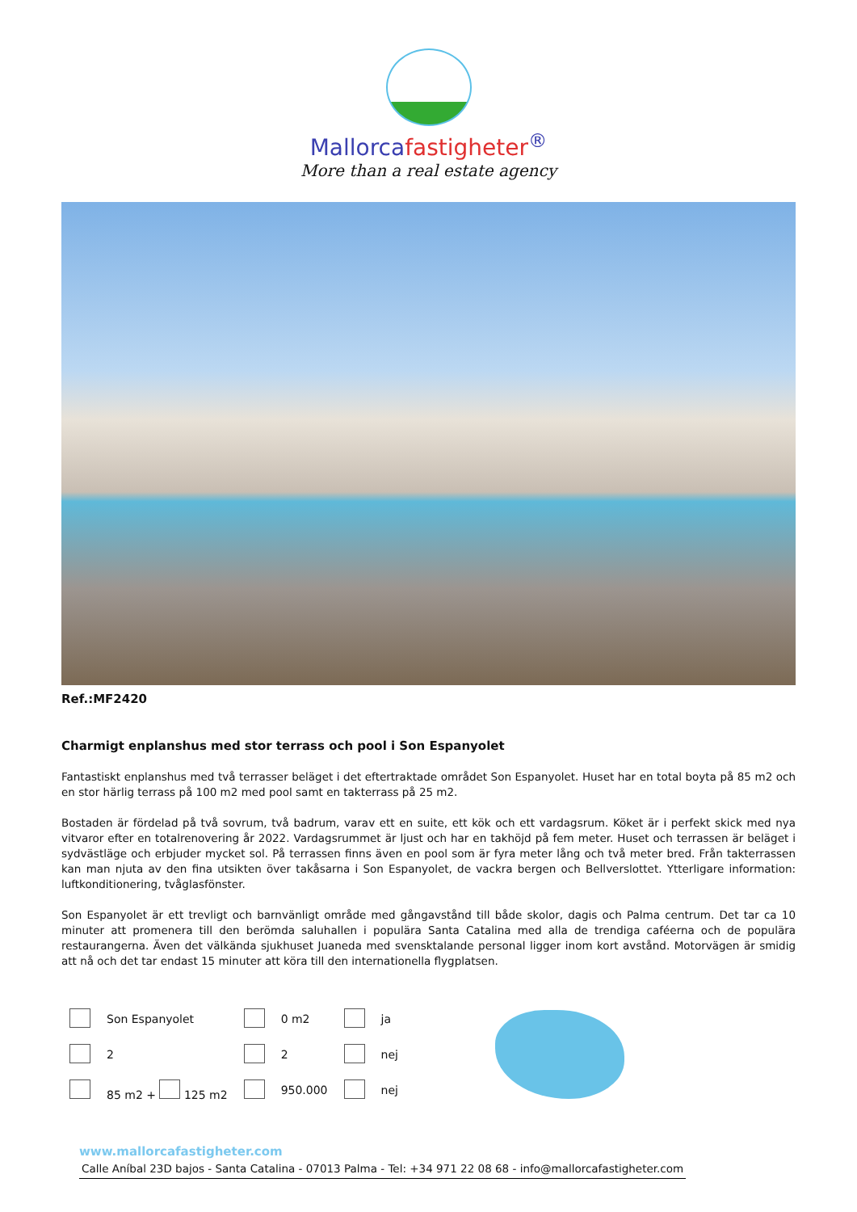Mallorcafastigheter<sup>®</sup>
More than a real estate agency
Ref.:MF2420
Charmigt enplanshus med stor terrass och pool i Son Espanyolet
Fantastiskt enplanshus med två terrasser beläget i det eftertraktade området Son Espanyolet. Huset har en total boyta på 85 m2 och en stor härlig terrass på 100 m2 med pool samt en takterrass på 25 m2.
Bostaden är fördelad på två sovrum, två badrum, varav ett en suite, ett kök och ett vardagsrum. Köket är i perfekt skick med nya vitvaror efter en totalrenovering år 2022. Vardagsrummet är ljust och har en takhöjd på fem meter. Huset och terrassen är beläget i sydvästläge och erbjuder mycket sol. På terrassen finns även en pool som är fyra meter lång och två meter bred. Från takterrassen kan man njuta av den fina utsikten över takåsarna i Son Espanyolet, de vackra bergen och Bellverslottet. Ytterligare information: luftkonditionering, tvåglasfönster.
Son Espanyolet är ett trevligt och barnvänligt område med gångavstånd till både skolor, dagis och Palma centrum. Det tar ca 10 minuter att promenera till den berömda saluhallen i populära Santa Catalina med alla de trendiga caféerna och de populära restaurangerna. Även det välkända sjukhuset Juaneda med svensktalande personal ligger inom kort avstånd. Motorvägen är smidig att nå och det tar endast 15 minuter att köra till den internationella flygplatsen.
| | Son Espanyolet | | 0 m2 | | ja |
| | 2 | | 2 | | nej |
| | 85 m2 + 125 m2 | | 950.000 | | nej |
www.mallorcafastigheter.com
Calle Aníbal 23D bajos - Santa Catalina - 07013 Palma - Tel: +34 971 22 08 68 - info@mallorcafastigheter.com